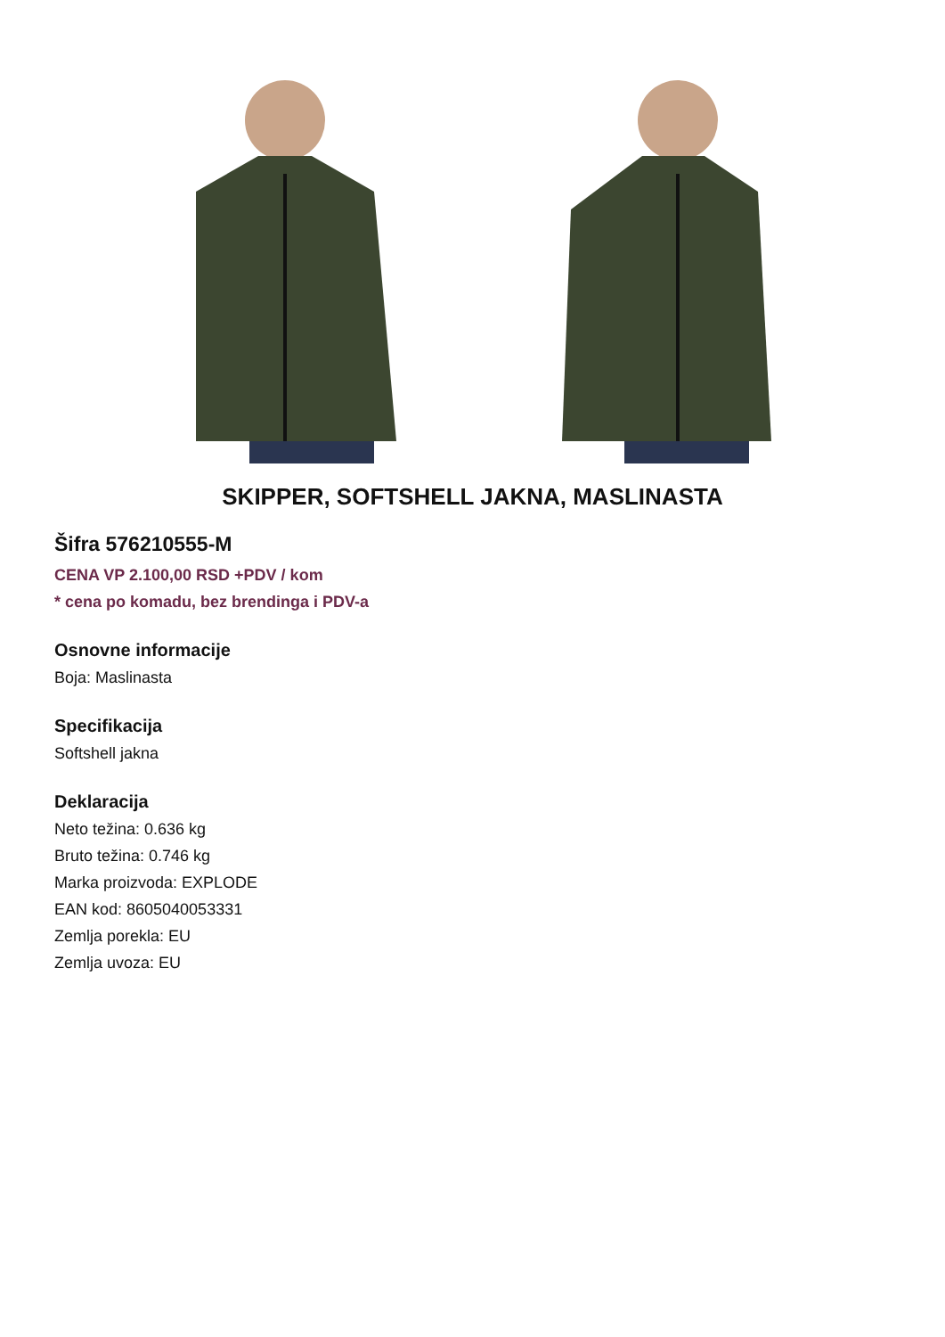SKIPPER, SOFTSHELL JAKNA, MASLINASTA
Šifra 576210555-M
CENA VP 2.100,00 RSD +PDV / kom
* cena po komadu, bez brendinga i PDV-a
Osnovne informacije
Boja: Maslinasta
Specifikacija
Softshell jakna
Deklaracija
Neto težina: 0.636 kg
Bruto težina: 0.746 kg
Marka proizvoda: EXPLODE
EAN kod: 8605040053331
Zemlja porekla: EU
Zemlja uvoza: EU